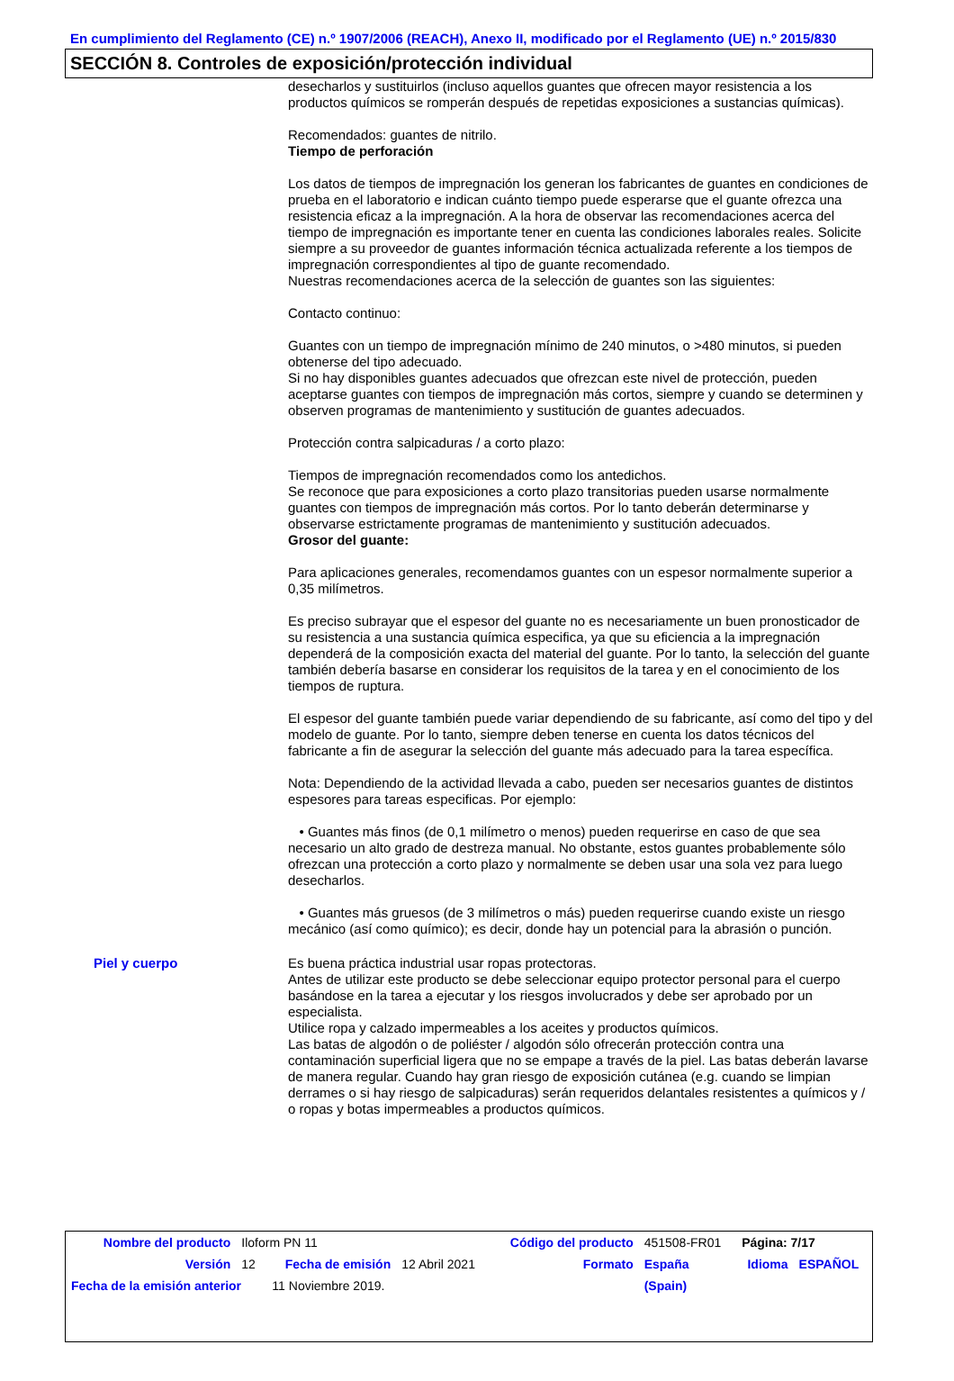En cumplimiento del Reglamento (CE) n.º 1907/2006 (REACH), Anexo II, modificado por el Reglamento (UE) n.º 2015/830
SECCIÓN 8. Controles de exposición/protección individual
desecharlos y sustituirlos (incluso aquellos guantes que ofrecen mayor resistencia a los productos químicos se romperán después de repetidas exposiciones a sustancias químicas).
Recomendados: guantes de nitrilo.
Tiempo de perforación
Los datos de tiempos de impregnación los generan los fabricantes de guantes en condiciones de prueba en el laboratorio e indican cuánto tiempo puede esperarse que el guante ofrezca una resistencia eficaz a la impregnación. A la hora de observar las recomendaciones acerca del tiempo de impregnación es importante tener en cuenta las condiciones laborales reales. Solicite siempre a su proveedor de guantes información técnica actualizada referente a los tiempos de impregnación correspondientes al tipo de guante recomendado.
Nuestras recomendaciones acerca de la selección de guantes son las siguientes:
Contacto continuo:
Guantes con un tiempo de impregnación mínimo de 240 minutos, o >480 minutos, si pueden obtenerse del tipo adecuado.
Si no hay disponibles guantes adecuados que ofrezcan este nivel de protección, pueden aceptarse guantes con tiempos de impregnación más cortos, siempre y cuando se determinen y observen programas de mantenimiento y sustitución de guantes adecuados.
Protección contra salpicaduras / a corto plazo:
Tiempos de impregnación recomendados como los antedichos.
Se reconoce que para exposiciones a corto plazo transitorias pueden usarse normalmente guantes con tiempos de impregnación más cortos. Por lo tanto deberán determinarse y observarse estrictamente programas de mantenimiento y sustitución adecuados.
Grosor del guante:
Para aplicaciones generales, recomendamos guantes con un espesor normalmente superior a 0,35 milímetros.
Es preciso subrayar que el espesor del guante no es necesariamente un buen pronosticador de su resistencia a una sustancia química especifica, ya que su eficiencia a la impregnación dependerá de la composición exacta del material del guante. Por lo tanto, la selección del guante también debería basarse en considerar los requisitos de la tarea y en el conocimiento de los tiempos de ruptura.
El espesor del guante también puede variar dependiendo de su fabricante, así como del tipo y del modelo de guante. Por lo tanto, siempre deben tenerse en cuenta los datos técnicos del fabricante a fin de asegurar la selección del guante más adecuado para la tarea específica.
Nota: Dependiendo de la actividad llevada a cabo, pueden ser necesarios guantes de distintos espesores para tareas especificas. Por ejemplo:
• Guantes más finos (de 0,1 milímetro o menos) pueden requerirse en caso de que sea necesario un alto grado de destreza manual. No obstante, estos guantes probablemente sólo ofrezcan una protección a corto plazo y normalmente se deben usar una sola vez para luego desecharlos.
• Guantes más gruesos (de 3 milímetros o más) pueden requerirse cuando existe un riesgo mecánico (así como químico); es decir, donde hay un potencial para la abrasión o punción.
Piel y cuerpo
Es buena práctica industrial usar ropas protectoras.
Antes de utilizar este producto se debe seleccionar equipo protector personal para el cuerpo basándose en la tarea a ejecutar y los riesgos involucrados y debe ser aprobado por un especialista.
Utilice ropa y calzado impermeables a los aceites y productos químicos.
Las batas de algodón o de poliéster / algodón sólo ofrecerán protección contra una contaminación superficial ligera que no se empape a través de la piel. Las batas deberán lavarse de manera regular. Cuando hay gran riesgo de exposición cutánea (e.g. cuando se limpian derrames o si hay riesgo de salpicaduras) serán requeridos delantales resistentes a químicos y / o ropas y botas impermeables a productos químicos.
| Nombre del producto | Iloform PN 11 | | | Código del producto | 451508-FR01 | Página: 7/17 | |
| Versión | 12 | Fecha de emisión | 12 Abril 2021 | Formato | España | Idioma | ESPAÑOL |
| Fecha de la emisión anterior | | 11 Noviembre 2019. | | | (Spain) | | |